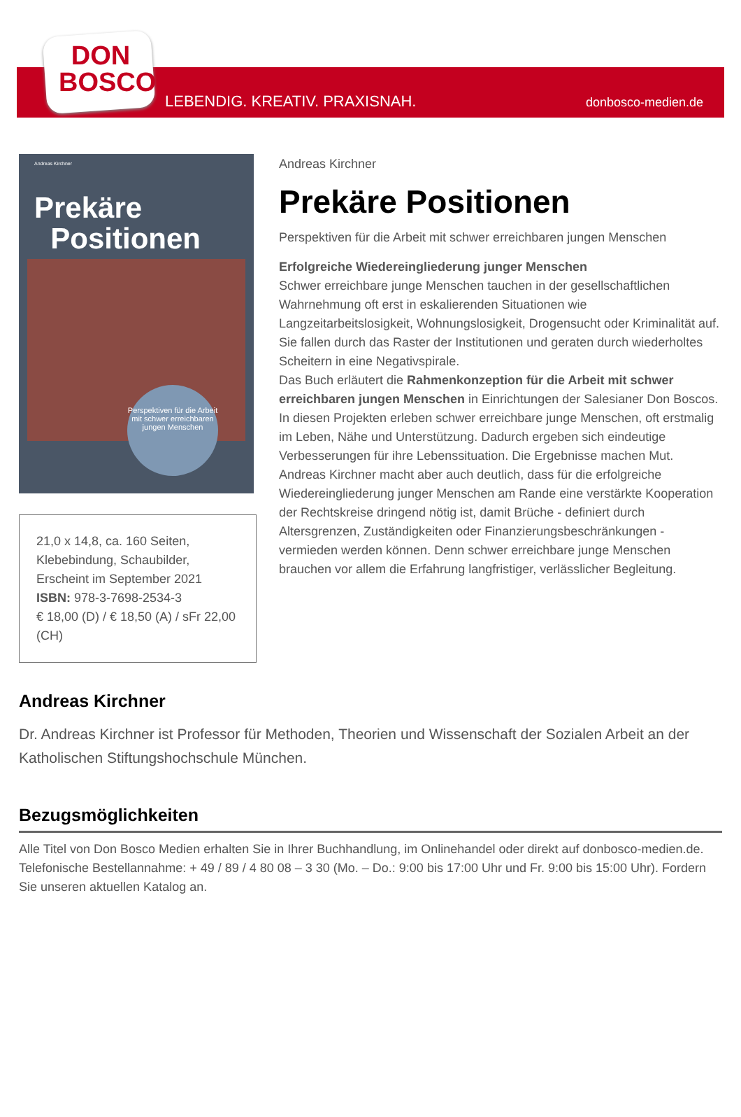DON
BOSCO
LEBENDIG. KREATIV. PRAXISNAH. donbosco-medien.de
Andreas Kirchner
Prekäre
Positionen
Perspektiven für die Arbeit mit schwer erreichbaren jungen Menschen
21,0 x 14,8, ca. 160 Seiten, Klebebindung, Schaubilder, Erscheint im September 2021
ISBN: 978-3-7698-2534-3
€ 18,00 (D) / € 18,50 (A) / sFr 22,00 (CH)
Andreas Kirchner
Prekäre Positionen
Perspektiven für die Arbeit mit schwer erreichbaren jungen Menschen
Erfolgreiche Wiedereingliederung junger Menschen
Schwer erreichbare junge Menschen tauchen in der gesellschaftlichen Wahrnehmung oft erst in eskalierenden Situationen wie Langzeitarbeitslosigkeit, Wohnungslosigkeit, Drogensucht oder Kriminalität auf. Sie fallen durch das Raster der Institutionen und geraten durch wiederholtes Scheitern in eine Negativspirale.
Das Buch erläutert die Rahmenkonzeption für die Arbeit mit schwer erreichbaren jungen Menschen in Einrichtungen der Salesianer Don Boscos.
In diesen Projekten erleben schwer erreichbare junge Menschen, oft erstmalig im Leben, Nähe und Unterstützung. Dadurch ergeben sich eindeutige Verbesserungen für ihre Lebenssituation. Die Ergebnisse machen Mut. Andreas Kirchner macht aber auch deutlich, dass für die erfolgreiche Wiedereingliederung junger Menschen am Rande eine verstärkte Kooperation der Rechtskreise dringend nötig ist, damit Brüche - definiert durch Altersgrenzen, Zuständigkeiten oder Finanzierungsbeschränkungen - vermieden werden können. Denn schwer erreichbare junge Menschen brauchen vor allem die Erfahrung langfristiger, verlässlicher Begleitung.
Andreas Kirchner
Dr. Andreas Kirchner ist Professor für Methoden, Theorien und Wissenschaft der Sozialen Arbeit an der Katholischen Stiftungshochschule München.
Bezugsmöglichkeiten
Alle Titel von Don Bosco Medien erhalten Sie in Ihrer Buchhandlung, im Onlinehandel oder direkt auf donbosco-medien.de. Telefonische Bestellannahme: + 49 / 89 / 4 80 08 – 3 30 (Mo. – Do.: 9:00 bis 17:00 Uhr und Fr. 9:00 bis 15:00 Uhr). Fordern Sie unseren aktuellen Katalog an.